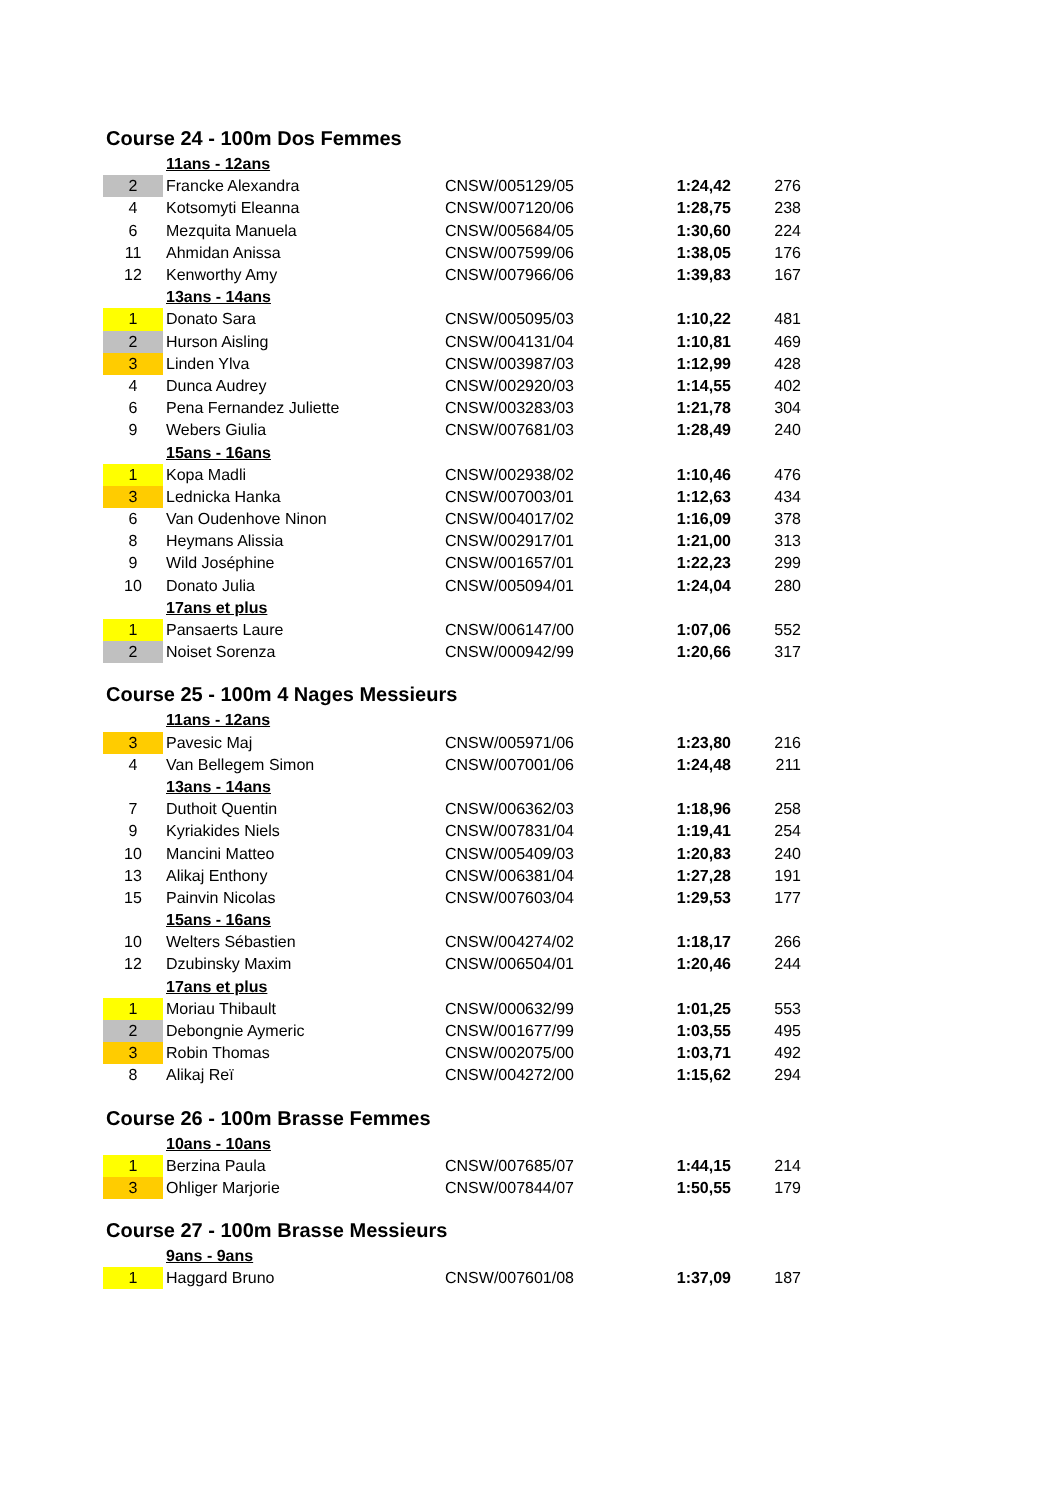Course 24 - 100m Dos Femmes
| | 11ans - 12ans | | | |
| 2 | Francke Alexandra | CNSW/005129/05 | 1:24,42 | 276 |
| 4 | Kotsomyti Eleanna | CNSW/007120/06 | 1:28,75 | 238 |
| 6 | Mezquita Manuela | CNSW/005684/05 | 1:30,60 | 224 |
| 11 | Ahmidan Anissa | CNSW/007599/06 | 1:38,05 | 176 |
| 12 | Kenworthy Amy | CNSW/007966/06 | 1:39,83 | 167 |
| | 13ans - 14ans | | | |
| 1 | Donato Sara | CNSW/005095/03 | 1:10,22 | 481 |
| 2 | Hurson Aisling | CNSW/004131/04 | 1:10,81 | 469 |
| 3 | Linden Ylva | CNSW/003987/03 | 1:12,99 | 428 |
| 4 | Dunca Audrey | CNSW/002920/03 | 1:14,55 | 402 |
| 6 | Pena Fernandez Juliette | CNSW/003283/03 | 1:21,78 | 304 |
| 9 | Webers Giulia | CNSW/007681/03 | 1:28,49 | 240 |
| | 15ans - 16ans | | | |
| 1 | Kopa Madli | CNSW/002938/02 | 1:10,46 | 476 |
| 3 | Lednicka Hanka | CNSW/007003/01 | 1:12,63 | 434 |
| 6 | Van Oudenhove Ninon | CNSW/004017/02 | 1:16,09 | 378 |
| 8 | Heymans Alissia | CNSW/002917/01 | 1:21,00 | 313 |
| 9 | Wild Joséphine | CNSW/001657/01 | 1:22,23 | 299 |
| 10 | Donato Julia | CNSW/005094/01 | 1:24,04 | 280 |
| | 17ans et plus | | | |
| 1 | Pansaerts Laure | CNSW/006147/00 | 1:07,06 | 552 |
| 2 | Noiset Sorenza | CNSW/000942/99 | 1:20,66 | 317 |
Course 25 - 100m 4 Nages Messieurs
| | 11ans - 12ans | | | |
| 3 | Pavesic Maj | CNSW/005971/06 | 1:23,80 | 216 |
| 4 | Van Bellegem Simon | CNSW/007001/06 | 1:24,48 | 211 |
| | 13ans - 14ans | | | |
| 7 | Duthoit Quentin | CNSW/006362/03 | 1:18,96 | 258 |
| 9 | Kyriakides Niels | CNSW/007831/04 | 1:19,41 | 254 |
| 10 | Mancini Matteo | CNSW/005409/03 | 1:20,83 | 240 |
| 13 | Alikaj Enthony | CNSW/006381/04 | 1:27,28 | 191 |
| 15 | Painvin Nicolas | CNSW/007603/04 | 1:29,53 | 177 |
| | 15ans - 16ans | | | |
| 10 | Welters Sébastien | CNSW/004274/02 | 1:18,17 | 266 |
| 12 | Dzubinsky Maxim | CNSW/006504/01 | 1:20,46 | 244 |
| | 17ans et plus | | | |
| 1 | Moriau Thibault | CNSW/000632/99 | 1:01,25 | 553 |
| 2 | Debongnie Aymeric | CNSW/001677/99 | 1:03,55 | 495 |
| 3 | Robin Thomas | CNSW/002075/00 | 1:03,71 | 492 |
| 8 | Alikaj Reï | CNSW/004272/00 | 1:15,62 | 294 |
Course 26 - 100m Brasse Femmes
| | 10ans - 10ans | | | |
| 1 | Berzina Paula | CNSW/007685/07 | 1:44,15 | 214 |
| 3 | Ohliger Marjorie | CNSW/007844/07 | 1:50,55 | 179 |
Course 27 - 100m Brasse Messieurs
| | 9ans - 9ans | | | |
| 1 | Haggard Bruno | CNSW/007601/08 | 1:37,09 | 187 |